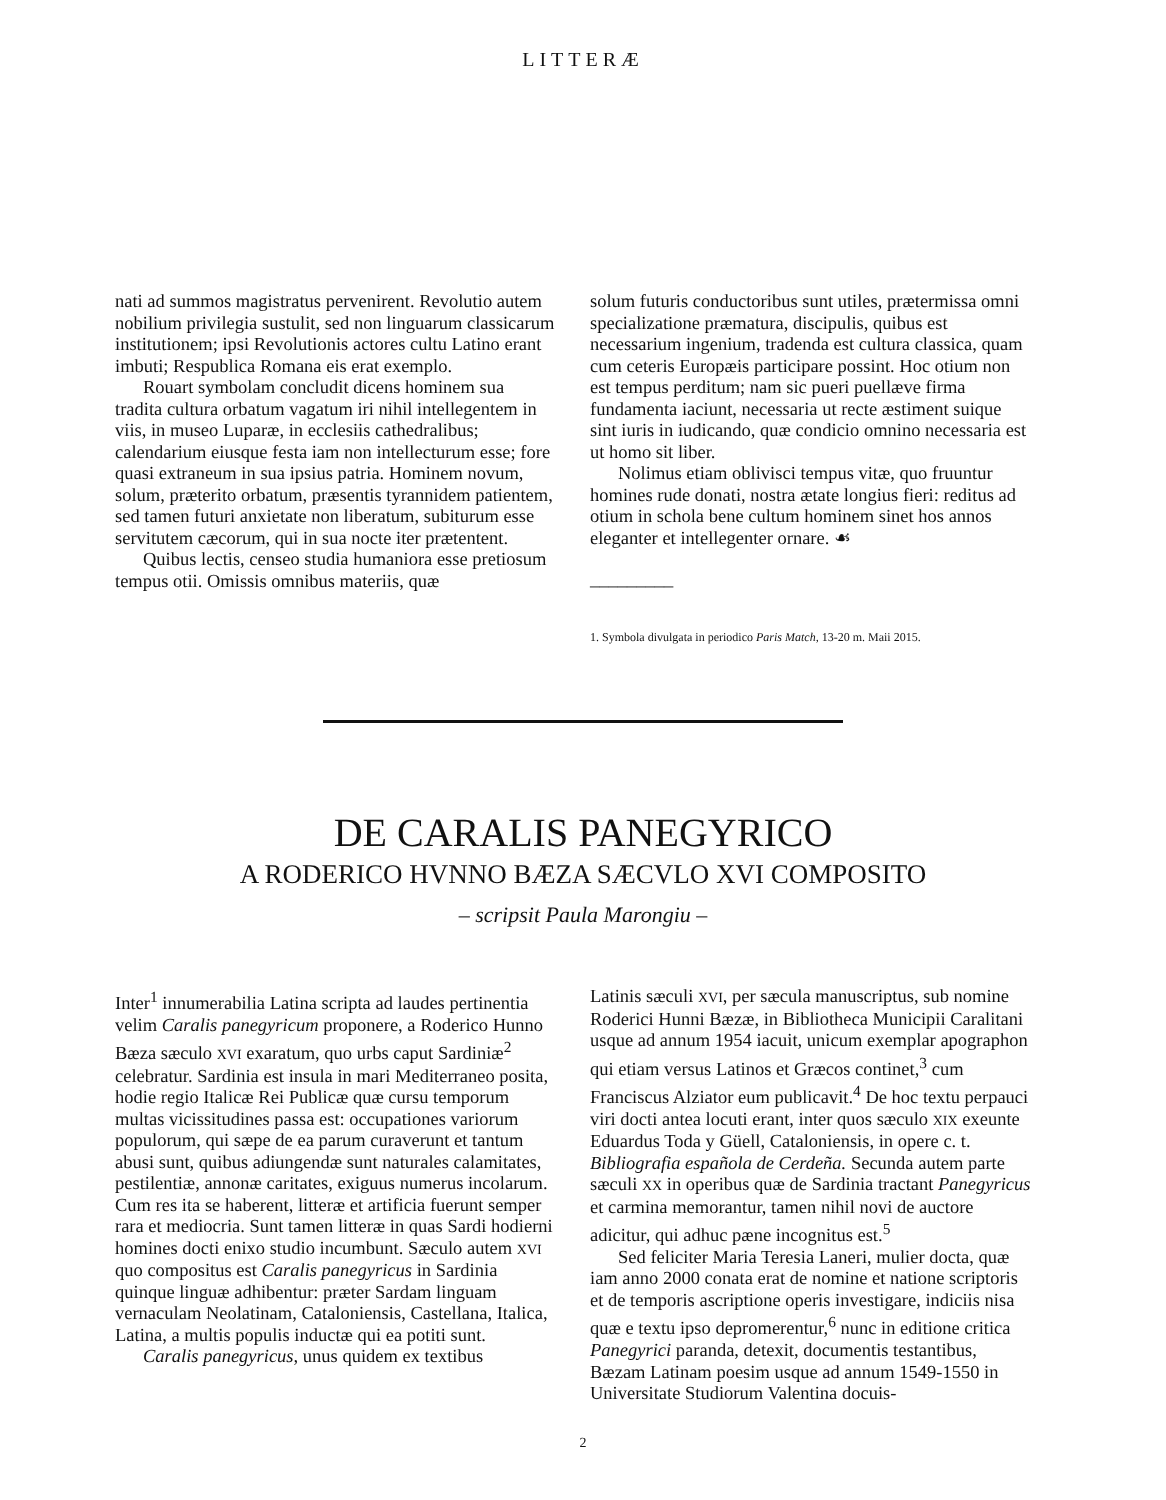LITTERÆ
nati ad summos magistratus pervenirent. Revolutio autem nobilium privilegia sustulit, sed non linguarum classicarum institutionem; ipsi Revolutionis actores cultu Latino erant imbuti; Respublica Romana eis erat exemplo.
Rouart symbolam concludit dicens hominem sua tradita cultura orbatum vagatum iri nihil intellegentem in viis, in museo Luparæ, in ecclesiis cathedralibus; calendarium eiusque festa iam non intellecturum esse; fore quasi extraneum in sua ipsius patria. Hominem novum, solum, præterito orbatum, præsentis tyrannidem patientem, sed tamen futuri anxietate non liberatum, subiturum esse servitutem cæcorum, qui in sua nocte iter prætentent.
Quibus lectis, censeo studia humaniora esse pretiosum tempus otii. Omissis omnibus materiis, quæ
solum futuris conductoribus sunt utiles, prætermissa omni specializatione præmatura, discipulis, quibus est necessarium ingenium, tradenda est cultura classica, quam cum ceteris Europæis participare possint. Hoc otium non est tempus perditum; nam sic pueri puellæve firma fundamenta iaciunt, necessaria ut recte æstiment suique sint iuris in iudicando, quæ condicio omnino necessaria est ut homo sit liber.
Nolimus etiam oblivisci tempus vitæ, quo fruuntur homines rude donati, nostra ætate longius fieri: reditus ad otium in schola bene cultum hominem sinet hos annos eleganter et intellegenter ornare. ☙
_________
1. Symbola divulgata in periodico Paris Match, 13-20 m. Maii 2015.
DE CARALIS PANEGYRICO
A RODERICO HVNNO BÆZA SÆCVLO XVI COMPOSITO
– scripsit Paula Marongiu –
Inter<sup>1</sup> innumerabilia Latina scripta ad laudes pertinentia velim Caralis panegyricum proponere, a Roderico Hunno Bæza sæculo XVI exaratum, quo urbs caput Sardiniæ<sup>2</sup> celebratur. Sardinia est insula in mari Mediterraneo posita, hodie regio Italicæ Rei Publicæ quæ cursu temporum multas vicissitudines passa est: occupationes variorum populorum, qui sæpe de ea parum curaverunt et tantum abusi sunt, quibus adiungendæ sunt naturales calamitates, pestilentiæ, annonæ caritates, exiguus numerus incolarum. Cum res ita se haberent, litteræ et artificia fuerunt semper rara et mediocria. Sunt tamen litteræ in quas Sardi hodierni homines docti enixo studio incumbunt. Sæculo autem XVI quo compositus est Caralis panegyricus in Sardinia quinque linguæ adhibentur: præter Sardam linguam vernaculam Neolatinam, Cataloniensis, Castellana, Italica, Latina, a multis populis inductæ qui ea potiti sunt.
Caralis panegyricus, unus quidem ex textibus
Latinis sæculi XVI, per sæcula manuscriptus, sub nomine Roderici Hunni Bæzæ, in Bibliotheca Municipii Caralitani usque ad annum 1954 iacuit, unicum exemplar apographon qui etiam versus Latinos et Græcos continet,<sup>3</sup> cum Franciscus Alziator eum publicavit.<sup>4</sup> De hoc textu perpauci viri docti antea locuti erant, inter quos sæculo XIX exeunte Eduardus Toda y Güell, Cataloniensis, in opere c. t. Bibliografia española de Cerdeña. Secunda autem parte sæculi XX in operibus quæ de Sardinia tractant Panegyricus et carmina memorantur, tamen nihil novi de auctore adicitur, qui adhuc pæne incognitus est.<sup>5</sup>
Sed feliciter Maria Teresia Laneri, mulier docta, quæ iam anno 2000 conata erat de nomine et natione scriptoris et de temporis ascriptione operis investigare, indiciis nisa quæ e textu ipso depromerentur,<sup>6</sup> nunc in editione critica Panegyrici paranda, detexit, documentis testantibus, Bæzam Latinam poesim usque ad annum 1549-1550 in Universitate Studiorum Valentina docuis-
2